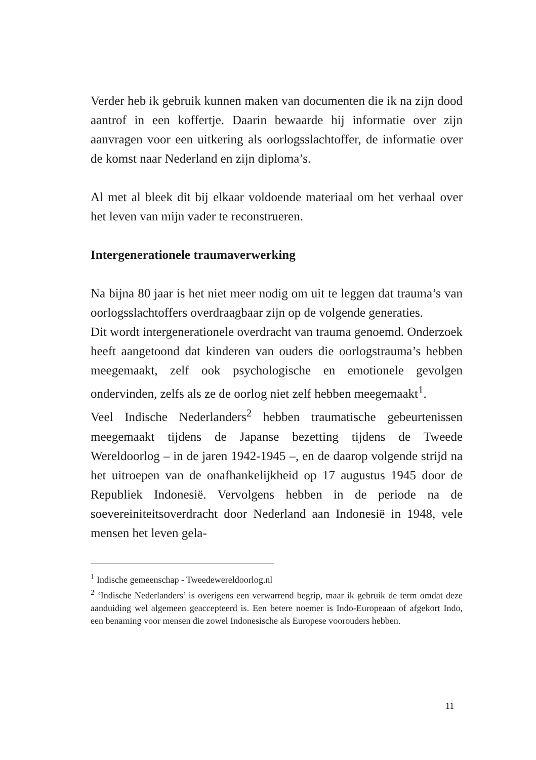Verder heb ik gebruik kunnen maken van documenten die ik na zijn dood aantrof in een koffertje. Daarin bewaarde hij informatie over zijn aanvragen voor een uitkering als oorlogsslachtoffer, de informatie over de komst naar Nederland en zijn diploma’s.
Al met al bleek dit bij elkaar voldoende materiaal om het verhaal over het leven van mijn vader te reconstrueren.
Intergenerationele traumaverwerking
Na bijna 80 jaar is het niet meer nodig om uit te leggen dat trauma’s van oorlogsslachtoffers overdraagbaar zijn op de volgende generaties.
Dit wordt intergenerationele overdracht van trauma genoemd. Onderzoek heeft aangetoond dat kinderen van ouders die oorlogstrauma’s hebben meegemaakt, zelf ook psychologische en emotionele gevolgen ondervinden, zelfs als ze de oorlog niet zelf hebben meegemaakt<sup>1</sup>.
Veel Indische Nederlanders<sup>2</sup> hebben traumatische gebeurtenissen meegemaakt tijdens de Japanse bezetting tijdens de Tweede Wereldoorlog – in de jaren 1942-1945 –, en de daarop volgende strijd na het uitroepen van de onafhankelijkheid op 17 augustus 1945 door de Republiek Indonesië. Vervolgens hebben in de periode na de soevereiniteitsoverdracht door Nederland aan Indonesië in 1948, vele mensen het leven gela-
<sup>1</sup> Indische gemeenschap - Tweedewereldoorlog.nl
<sup>2</sup> ‘Indische Nederlanders’ is overigens een verwarrend begrip, maar ik gebruik de term omdat deze aanduiding wel algemeen geaccepteerd is. Een betere noemer is Indo-Europeaan of afgekort Indo, een benaming voor mensen die zowel Indonesische als Europese voorouders hebben.
11